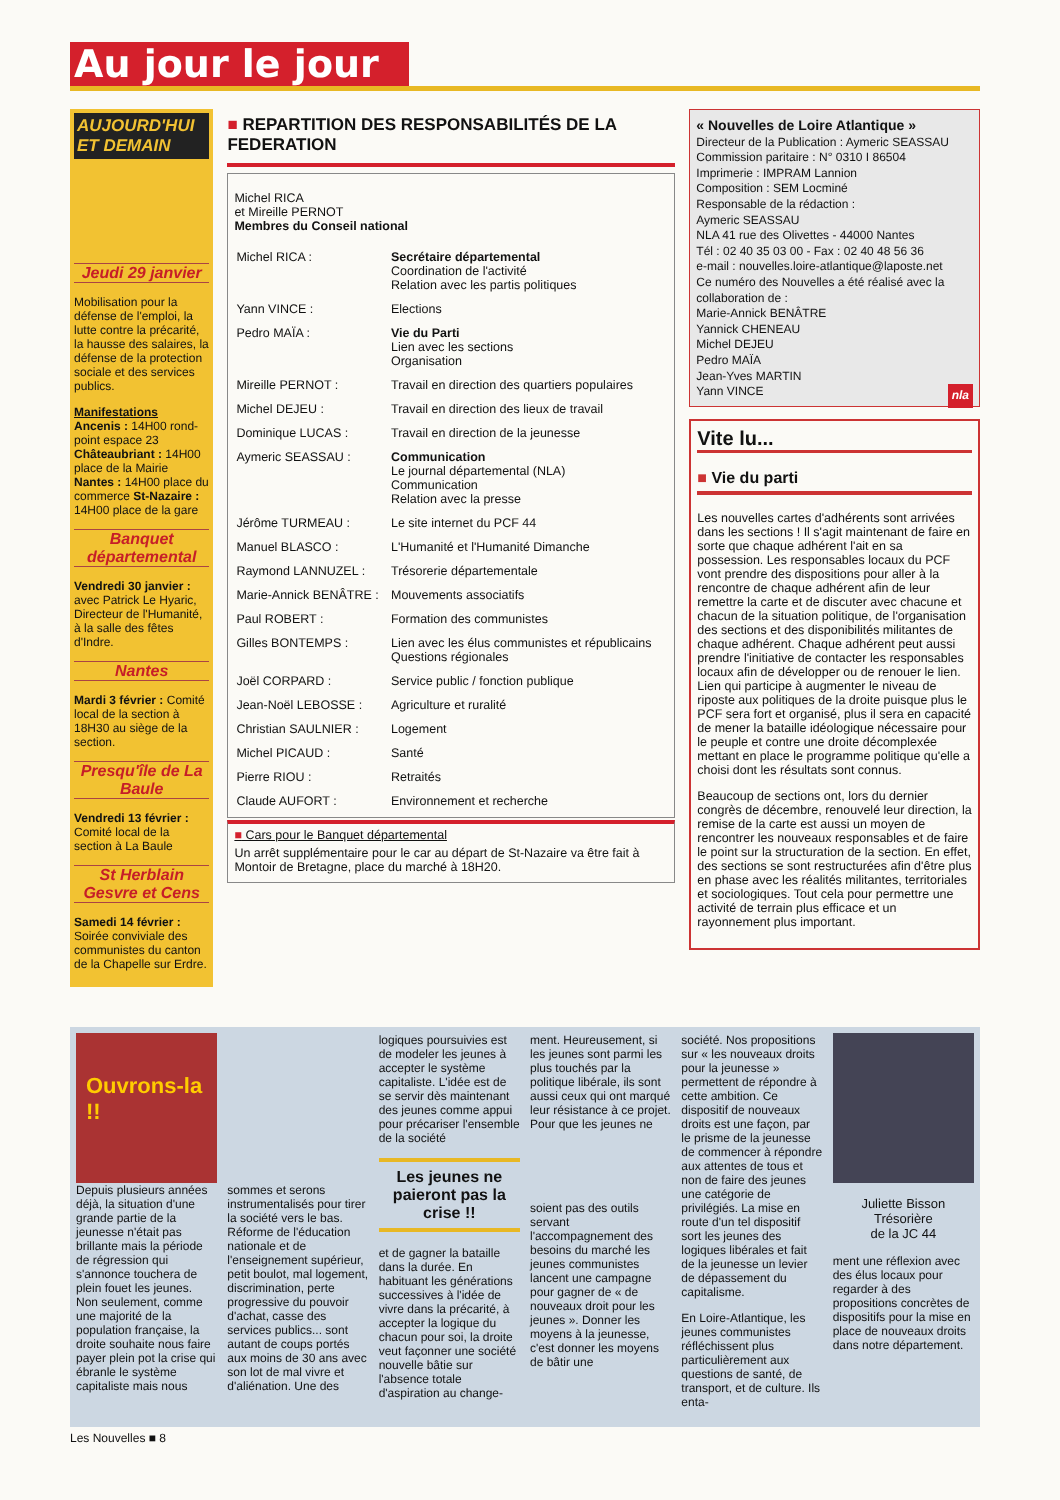Au jour le jour
AUJOURD'HUI ET DEMAIN
Jeudi 29 janvier
Mobilisation pour la défense de l'emploi, la lutte contre la précarité, la hausse des salaires, la défense de la protection sociale et des services publics.
Manifestations
Ancenis : 14H00 rond-point espace 23 Châteaubriant : 14H00 place de la Mairie Nantes : 14H00 place du commerce St-Nazaire : 14H00 place de la gare
Banquet départemental
Vendredi 30 janvier : avec Patrick Le Hyaric, Directeur de l'Humanité, à la salle des fêtes d'Indre.
Nantes
Mardi 3 février : Comité local de la section à 18H30 au siège de la section.
Presqu'île de La Baule
Vendredi 13 février : Comité local de la section à La Baule
St Herblain Gesvre et Cens
Samedi 14 février : Soirée conviviale des communistes du canton de la Chapelle sur Erdre.
■ REPARTITION DES RESPONSABILITÉS DE LA FEDERATION
Michel RICA
et Mireille PERNOT
Membres du Conseil national
| Michel RICA : | Secrétaire départemental Coordination de l'activité Relation avec les partis politiques |
| Yann VINCE : | Elections |
| Pedro MAÏA : | Vie du Parti Lien avec les sections Organisation |
| Mireille PERNOT : | Travail en direction des quartiers populaires |
| Michel DEJEU : | Travail en direction des lieux de travail |
| Dominique LUCAS : | Travail en direction de la jeunesse |
| Aymeric SEASSAU : | Communication Le journal départemental (NLA) Communication Relation avec la presse |
| Jérôme TURMEAU : | Le site internet du PCF 44 |
| Manuel BLASCO : | L'Humanité et l'Humanité Dimanche |
| Raymond LANNUZEL : | Trésorerie départementale |
| Marie-Annick BENÂTRE : | Mouvements associatifs |
| Paul ROBERT : | Formation des communistes |
| Gilles BONTEMPS : | Lien avec les élus communistes et républicains Questions régionales |
| Joël CORPARD : | Service public / fonction publique |
| Jean-Noël LEBOSSE : | Agriculture et ruralité |
| Christian SAULNIER : | Logement |
| Michel PICAUD : | Santé |
| Pierre RIOU : | Retraités |
| Claude AUFORT : | Environnement et recherche |
■ Cars pour le Banquet départemental
Un arrêt supplémentaire pour le car au départ de St-Nazaire va être fait à Montoir de Bretagne, place du marché à 18H20.
« Nouvelles de Loire Atlantique »
Directeur de la Publication : Aymeric SEASSAU
Commission paritaire : N° 0310 I 86504
Imprimerie : IMPRAM Lannion
Composition : SEM Locminé
Responsable de la rédaction :
Aymeric SEASSAU
NLA 41 rue des Olivettes - 44000 Nantes
Tél : 02 40 35 03 00 - Fax : 02 40 48 56 36
e-mail : nouvelles.loire-atlantique@laposte.net
Ce numéro des Nouvelles a été réalisé avec la collaboration de :
Marie-Annick BENÂTRE
Yannick CHENEAU
Michel DEJEU
Pedro MAÏA
Jean-Yves MARTIN
Yann VINCE nla
Vite lu...
■ Vie du parti
Les nouvelles cartes d'adhérents sont arrivées dans les sections ! Il s'agit maintenant de faire en sorte que chaque adhérent l'ait en sa possession. Les responsables locaux du PCF vont prendre des dispositions pour aller à la rencontre de chaque adhérent afin de leur remettre la carte et de discuter avec chacune et chacun de la situation politique, de l'organisation des sections et des disponibilités militantes de chaque adhérent. Chaque adhérent peut aussi prendre l'initiative de contacter les responsables locaux afin de développer ou de renouer le lien. Lien qui participe à augmenter le niveau de riposte aux politiques de la droite puisque plus le PCF sera fort et organisé, plus il sera en capacité de mener la bataille idéologique nécessaire pour le peuple et contre une droite décomplexée mettant en place le programme politique qu'elle a choisi dont les résultats sont connus.
Beaucoup de sections ont, lors du dernier congrès de décembre, renouvelé leur direction, la remise de la carte est aussi un moyen de rencontrer les nouveaux responsables et de faire le point sur la structuration de la section. En effet, des sections se sont restructurées afin d'être plus en phase avec les réalités militantes, territoriales et sociologiques. Tout cela pour permettre une activité de terrain plus efficace et un rayonnement plus important.
Ouvrons-la !!
Depuis plusieurs années déjà, la situation d'une grande partie de la jeunesse n'était pas brillante mais la période de régression qui s'annonce touchera de plein fouet les jeunes. Non seulement, comme une majorité de la population française, la droite souhaite nous faire payer plein pot la crise qui ébranle le système capitaliste mais nous
sommes et serons instrumentalisés pour tirer la société vers le bas. Réforme de l'éducation nationale et de l'enseignement supérieur, petit boulot, mal logement, discrimination, perte progressive du pouvoir d'achat, casse des services publics... sont autant de coups portés aux moins de 30 ans avec son lot de mal vivre et d'aliénation. Une des
logiques poursuivies est de modeler les jeunes à accepter le système capitaliste. L'idée est de se servir dès maintenant des jeunes comme appui pour précariser l'ensemble de la société
Les jeunes ne paieront pas la crise !!
et de gagner la bataille dans la durée. En habituant les générations successives à l'idée de vivre dans la précarité, à accepter la logique du chacun pour soi, la droite veut façonner une société nouvelle bâtie sur l'absence totale d'aspiration au change-
ment. Heureusement, si les jeunes sont parmi les plus touchés par la politique libérale, ils sont aussi ceux qui ont marqué leur résistance à ce projet. Pour que les jeunes ne
soient pas des outils servant l'accompagnement des besoins du marché les jeunes communistes lancent une campagne pour gagner de « de nouveaux droit pour les jeunes ». Donner les moyens à la jeunesse, c'est donner les moyens de bâtir une
société. Nos propositions sur « les nouveaux droits pour la jeunesse » permettent de répondre à cette ambition. Ce dispositif de nouveaux droits est une façon, par le prisme de la jeunesse de commencer à répondre aux attentes de tous et non de faire des jeunes une catégorie de privilégiés. La mise en route d'un tel dispositif sort les jeunes des logiques libérales et fait de la jeunesse un levier de dépassement du capitalisme.
En Loire-Atlantique, les jeunes communistes réfléchissent plus particulièrement aux questions de santé, de transport, et de culture. Ils enta-
Juliette Bisson
Trésorière
de la JC 44
ment une réflexion avec des élus locaux pour regarder à des propositions concrètes de dispositifs pour la mise en place de nouveaux droits dans notre département.
Les Nouvelles ■ 8